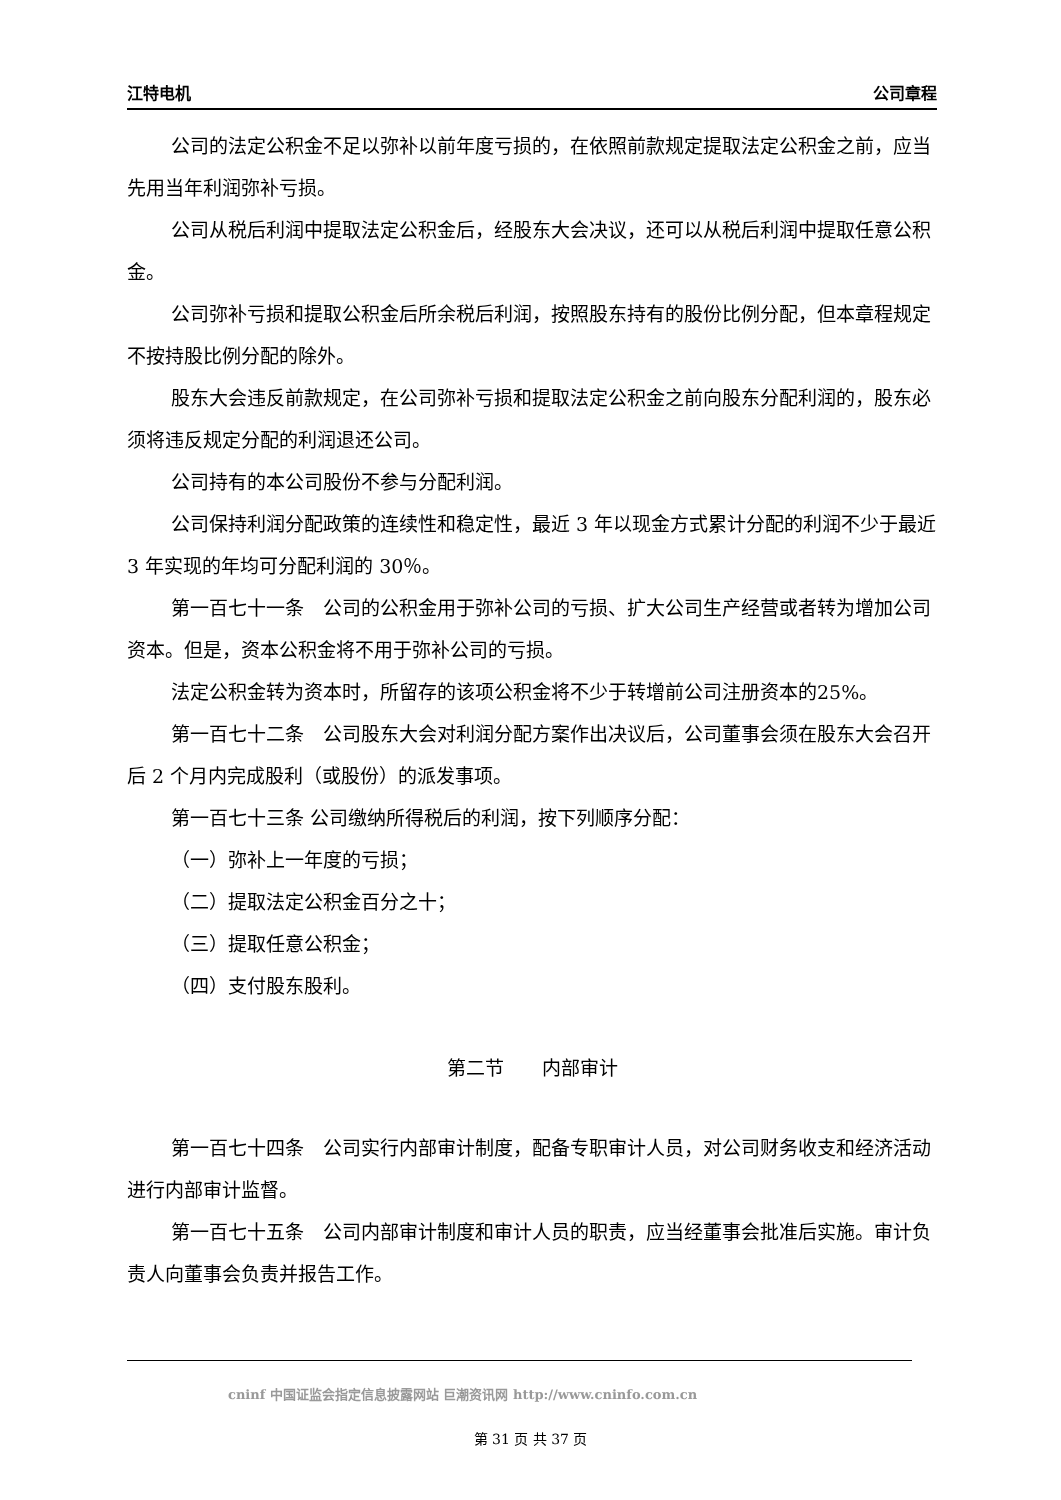江特电机 公司章程
公司的法定公积金不足以弥补以前年度亏损的，在依照前款规定提取法定公积金之前，应当先用当年利润弥补亏损。
公司从税后利润中提取法定公积金后，经股东大会决议，还可以从税后利润中提取任意公积金。
公司弥补亏损和提取公积金后所余税后利润，按照股东持有的股份比例分配，但本章程规定不按持股比例分配的除外。
股东大会违反前款规定，在公司弥补亏损和提取法定公积金之前向股东分配利润的，股东必须将违反规定分配的利润退还公司。
公司持有的本公司股份不参与分配利润。
公司保持利润分配政策的连续性和稳定性，最近 3 年以现金方式累计分配的利润不少于最近 3 年实现的年均可分配利润的 30％。
第一百七十一条　公司的公积金用于弥补公司的亏损、扩大公司生产经营或者转为增加公司资本。但是，资本公积金将不用于弥补公司的亏损。
法定公积金转为资本时，所留存的该项公积金将不少于转增前公司注册资本的25%。
第一百七十二条　公司股东大会对利润分配方案作出决议后，公司董事会须在股东大会召开后 2 个月内完成股利（或股份）的派发事项。
第一百七十三条 公司缴纳所得税后的利润，按下列顺序分配：
（一）弥补上一年度的亏损；
（二）提取法定公积金百分之十；
（三）提取任意公积金；
（四）支付股东股利。
第二节　　内部审计
第一百七十四条　公司实行内部审计制度，配备专职审计人员，对公司财务收支和经济活动进行内部审计监督。
第一百七十五条　公司内部审计制度和审计人员的职责，应当经董事会批准后实施。审计负责人向董事会负责并报告工作。
cninf 中国证监会指定信息披露网站 巨潮资讯网 http://www.cninfo.com.cn
第 31 页 共 37 页